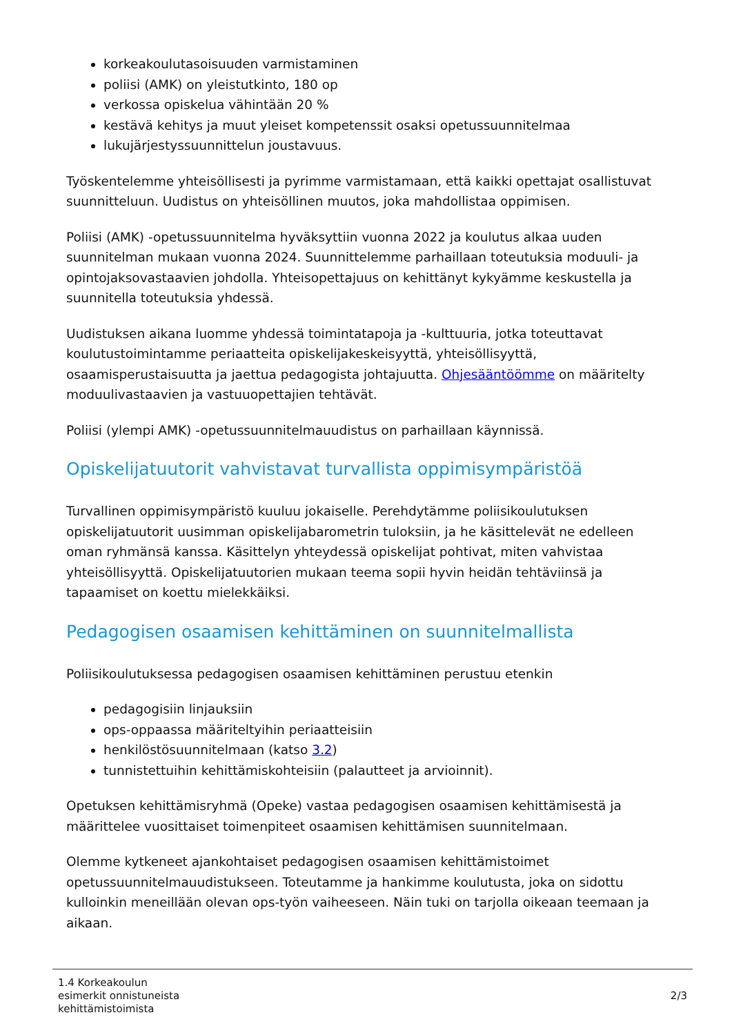korkeakoulutasoisuuden varmistaminen
poliisi (AMK) on yleistutkinto, 180 op
verkossa opiskelua vähintään 20 %
kestävä kehitys ja muut yleiset kompetenssit osaksi opetussuunnitelmaa
lukujärjestyssuunnittelun joustavuus.
Työskentelemme yhteisöllisesti ja pyrimme varmistamaan, että kaikki opettajat osallistuvat suunnitteluun. Uudistus on yhteisöllinen muutos, joka mahdollistaa oppimisen.
Poliisi (AMK) -opetussuunnitelma hyväksyttiin vuonna 2022 ja koulutus alkaa uuden suunnitelman mukaan vuonna 2024. Suunnittelemme parhaillaan toteutuksia moduuli- ja opintojaksovastaavien johdolla. Yhteisopettajuus on kehittänyt kykyämme keskustella ja suunnitella toteutuksia yhdessä.
Uudistuksen aikana luomme yhdessä toimintatapoja ja -kulttuuria, jotka toteuttavat koulutustoimintamme periaatteita opiskelijakeskeisyyttä, yhteisöllisyyttä, osaamisperustaisuutta ja jaettua pedagogista johtajuutta. Ohjesääntöömme on määritelty moduulivastaavien ja vastuuopettajien tehtävät.
Poliisi (ylempi AMK) -opetussuunnitelmauudistus on parhaillaan käynnissä.
Opiskelijatuutorit vahvistavat turvallista oppimisympäristöä
Turvallinen oppimisympäristö kuuluu jokaiselle. Perehdytämme poliisikoulutuksen opiskelijatuutorit uusimman opiskelijabarometrin tuloksiin, ja he käsittelevät ne edelleen oman ryhmänsä kanssa. Käsittelyn yhteydessä opiskelijat pohtivat, miten vahvistaa yhteisöllisyyttä. Opiskelijatuutorien mukaan teema sopii hyvin heidän tehtäviinsä ja tapaamiset on koettu mielekkäiksi.
Pedagogisen osaamisen kehittäminen on suunnitelmallista
Poliisikoulutuksessa pedagogisen osaamisen kehittäminen perustuu etenkin
pedagogisiin linjauksiin
ops-oppaassa määriteltyihin periaatteisiin
henkilöstösuunnitelmaan (katso 3.2)
tunnistettuihin kehittämiskohteisiin (palautteet ja arvioinnit).
Opetuksen kehittämisryhmä (Opeke) vastaa pedagogisen osaamisen kehittämisestä ja määrittelee vuosittaiset toimenpiteet osaamisen kehittämisen suunnitelmaan.
Olemme kytkeneet ajankohtaiset pedagogisen osaamisen kehittämistoimet opetussuunnitelmauudistukseen. Toteutamme ja hankimme koulutusta, joka on sidottu kulloinkin meneillään olevan ops-työn vaiheeseen. Näin tuki on tarjolla oikeaan teemaan ja aikaan.
1.4 Korkeakoulun
esimerkit onnistuneista
kehittämistoimista
2/3